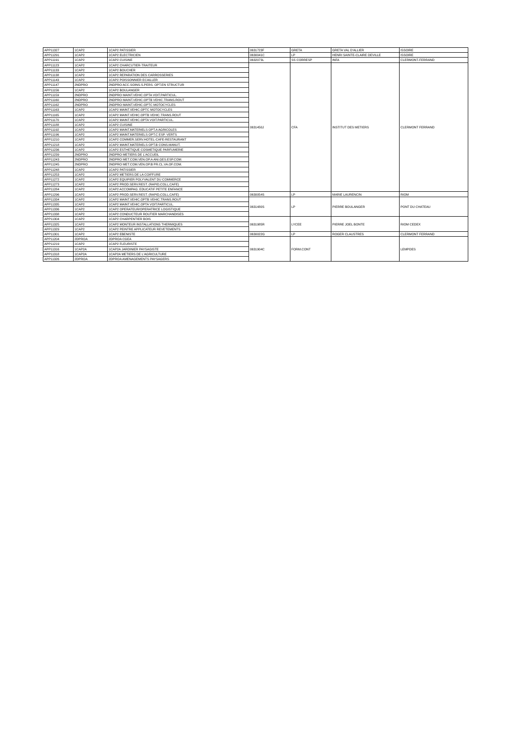| APP11327 | 1CAP2 | 1CAP2 PATISSIER | 0631723F | GRETA | GRETA VAL D'ALLIER | ISSOIRE |
| APP11291 | 1CAP2 | 1CAP2 ELECTRICIEN | 0630041C | LP | HENRI SAINTE-CLAIRE DEVILLE | ISSOIRE |
| APP11191 | 1CAP2 | 1CAP2 CUISINE | 0632073L | SS CORRESP | INFA | CLERMONT-FERRAND |
| APP11123 | 1CAP2 | 1CAP2 CHARCUTIER-TRAITEUR | 0631450J | CFA | INSTITUT DES METIERS | CLERMONT FERRAND |
| APP11133 | 1CAP2 | 1CAP2 BOUCHER | | | | |
| APP11138 | 1CAP2 | 1CAP2 REPARATION DES CARROSSERIES | | | | |
| APP11143 | 1CAP2 | 1CAP2 POISSONNIER ECAILLER | | | | |
| APP11147 | 2NDPRO | 2NDPRO ACC.SOINS-S.PERS. OPT.EN STRUCTUR | | | | |
| APP11156 | 1CAP2 | 1CAP2 BOULANGER | | | | |
| APP11159 | 2NDPRO | 2NDPRO MAINT.VEHIC.OPTA VOIT.PARTICUL. | | | | |
| APP11160 | 2NDPRO | 2NDPRO MAINT.VEHIC.OPTB VEHIC.TRANS.ROUT | | | | |
| APP11162 | 2NDPRO | 2NDPRO MAINT.VEHIC.OPTC MOTOCYCLES | | | | |
| APP11163 | 1CAP2 | 1CAP2 MAINT.VEHIC.OPTC MOTOCYCLES | | | | |
| APP11165 | 1CAP2 | 1CAP2 MAINT.VEHIC.OPTB VEHIC.TRANS.ROUT | | | | |
| APP11170 | 1CAP2 | 1CAP2 MAINT.VEHIC.OPTA VOIT.PARTICUL. | | | | |
| APP11188 | 1CAP2 | 1CAP2 CUISINE | | | | |
| APP11192 | 1CAP2 | 1CAP2 MAINT.MATERIELS OPT.A AGRICOLES | | | | |
| APP11196 | 1CAP2 | 1CAP2 MAINT.MATERIELS OPT.C ESP. VERTS | | | | |
| APP11210 | 1CAP2 | 1CAP2 COMMER.SERV.HOTEL-CAFE-RESTAURANT | | | | |
| APP11218 | 1CAP2 | 1CAP2 MAINT.MATERIELS OPT.B CONS.MANUT. | | | | |
| APP11236 | 1CAP2 | 1CAP2 ESTHETIQUE COSMETIQUE PARFUMERIE | | | | |
| APP11239 | 2NDPRO | 2NDPRO METIERS DE L'ACCUEIL | | | | |
| APP11243 | 2NDPRO | 2NDPRO MET.COM.VEN.OP.A ANI.GES.ESP.COM. | | | | |
| APP11245 | 2NDPRO | 2NDPRO MET.COM.VEN.OP.B PR.CL.VA.OF.COM. | | | | |
| APP11248 | 1CAP2 | 1CAP2 PATISSIER | | | | |
| APP11253 | 1CAP2 | 1CAP2 METIERS DE LA COIFFURE | | | | |
| APP11272 | 1CAP2 | 1CAP2 EQUIPIER POLYVALENT DU COMMERCE | | | | |
| APP11273 | 1CAP2 | 1CAP2 PROD.SERV.REST. (RAPID,COLL,CAFE) | | | | |
| APP11284 | 1CAP2 | 1CAP2 ACCOMPAG. EDUCATIF PETITE ENFANCE | | | | |
| APP11296 | 1CAP2 | 1CAP2 PROD.SERV.REST. (RAPID,COLL,CAFE) | 0630054S | LP | MARIE LAURENCIN | RIOM |
| APP11334 | 1CAP2 | 1CAP2 MAINT.VEHIC.OPTB VEHIC.TRANS.ROUT | 0631480S | LP | PIERRE BOULANGER | PONT DU CHATEAU |
| APP11335 | 1CAP2 | 1CAP2 MAINT.VEHIC.OPTA VOIT.PARTICUL. | | | | |
| APP11336 | 1CAP2 | 1CAP2 OPERATEUR/OPERATRICE LOGISTIQUE | | | | |
| APP11338 | 1CAP2 | 1CAP2 CONDUCTEUR ROUTIER MARCHANDISES | | | | |
| APP11304 | 1CAP2 | 1CAP2 CHARPENTIER BOIS | 0631985R | LYCEE | PIERRE JOEL BONTE | RIOM CEDEX |
| APP11325 | 1CAP2 | 1CAP2 MONTEUR INSTALLATIONS THERMIQUES | | | | |
| APP11329 | 1CAP2 | 1CAP2 PEINTRE APPLICATEUR REVETEMENTS | | | | |
| APP11301 | 1CAP2 | 1CAP2 EBENISTE | 0630022G | LP | ROGER CLAUSTRES | CLERMONT FERRAND |
| APP11204 | 2DPROA | 2DPROA CGEA | 0631904C | FORM.CONT | | LEMPDES |
| APP11219 | 1CAP2 | 1CAP2 FLEURISTE | | | | |
| APP11316 | 1CAP2A | 1CAP2A JARDINIER PAYSAGISTE | | | | |
| APP11318 | 1CAP2A | 1CAP2A METIERS DE L'AGRICULTURE | | | | |
| APP11326 | 2DPROA | 2DPROA AMENAGEMENTS PAYSAGERS | | | | |